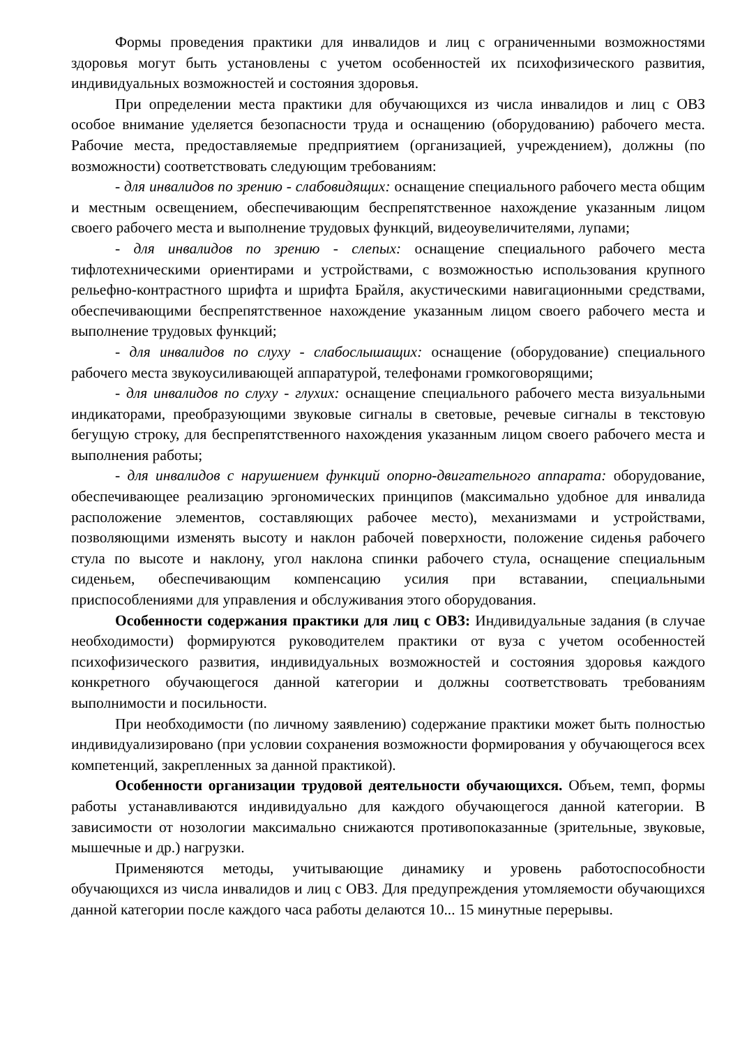Формы проведения практики для инвалидов и лиц с ограниченными возможностями здоровья могут быть установлены с учетом особенностей их психофизического развития, индивидуальных возможностей и состояния здоровья.
При определении места практики для обучающихся из числа инвалидов и лиц с ОВЗ особое внимание уделяется безопасности труда и оснащению (оборудованию) рабочего места. Рабочие места, предоставляемые предприятием (организацией, учреждением), должны (по возможности) соответствовать следующим требованиям:
- для инвалидов по зрению - слабовидящих: оснащение специального рабочего места общим и местным освещением, обеспечивающим беспрепятственное нахождение указанным лицом своего рабочего места и выполнение трудовых функций, видеоувеличителями, лупами;
- для инвалидов по зрению - слепых: оснащение специального рабочего места тифлотехническими ориентирами и устройствами, с возможностью использования крупного рельефно-контрастного шрифта и шрифта Брайля, акустическими навигационными средствами, обеспечивающими беспрепятственное нахождение указанным лицом своего рабочего места и выполнение трудовых функций;
- для инвалидов по слуху - слабослышащих: оснащение (оборудование) специального рабочего места звукоусиливающей аппаратурой, телефонами громкоговорящими;
- для инвалидов по слуху - глухих: оснащение специального рабочего места визуальными индикаторами, преобразующими звуковые сигналы в световые, речевые сигналы в текстовую бегущую строку, для беспрепятственного нахождения указанным лицом своего рабочего места и выполнения работы;
- для инвалидов с нарушением функций опорно-двигательного аппарата: оборудование, обеспечивающее реализацию эргономических принципов (максимально удобное для инвалида расположение элементов, составляющих рабочее место), механизмами и устройствами, позволяющими изменять высоту и наклон рабочей поверхности, положение сиденья рабочего стула по высоте и наклону, угол наклона спинки рабочего стула, оснащение специальным сиденьем, обеспечивающим компенсацию усилия при вставании, специальными приспособлениями для управления и обслуживания этого оборудования.
Особенности содержания практики для лиц с ОВЗ: Индивидуальные задания (в случае необходимости) формируются руководителем практики от вуза с учетом особенностей психофизического развития, индивидуальных возможностей и состояния здоровья каждого конкретного обучающегося данной категории и должны соответствовать требованиям выполнимости и посильности.
При необходимости (по личному заявлению) содержание практики может быть полностью индивидуализировано (при условии сохранения возможности формирования у обучающегося всех компетенций, закрепленных за данной практикой).
Особенности организации трудовой деятельности обучающихся. Объем, темп, формы работы устанавливаются индивидуально для каждого обучающегося данной категории. В зависимости от нозологии максимально снижаются противопоказанные (зрительные, звуковые, мышечные и др.) нагрузки.
Применяются методы, учитывающие динамику и уровень работоспособности обучающихся из числа инвалидов и лиц с ОВЗ. Для предупреждения утомляемости обучающихся данной категории после каждого часа работы делаются 10... 15 минутные перерывы.